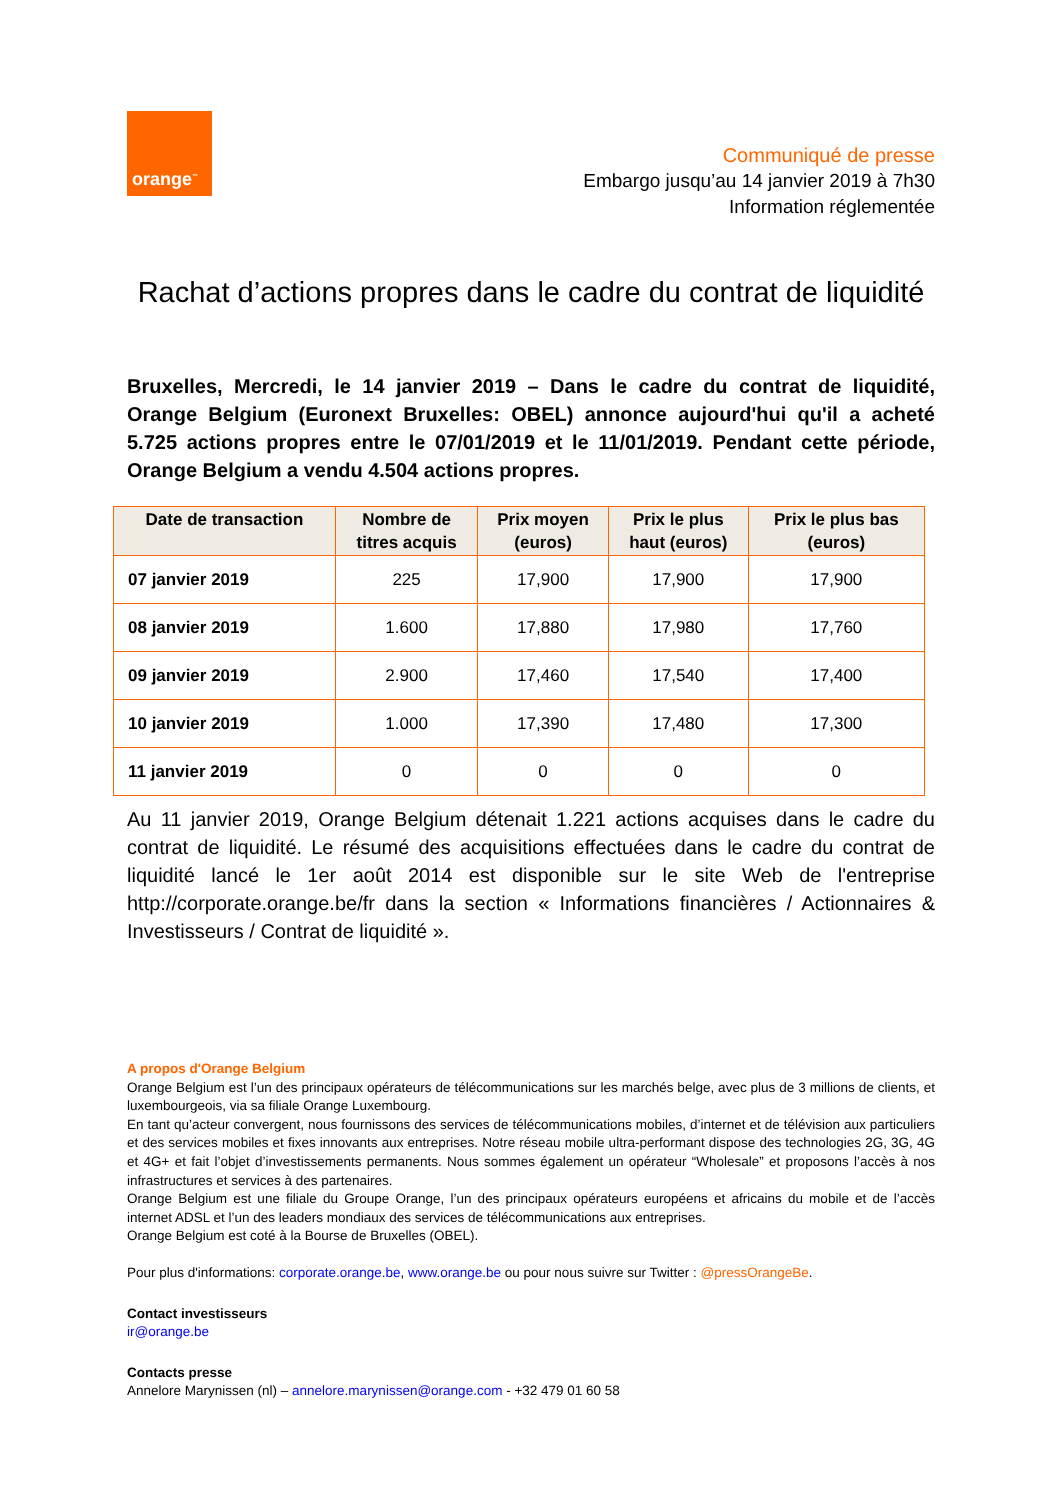orange<sup>™</sup>
Communiqué de presse
Embargo jusqu’au 14 janvier 2019 à 7h30
Information réglementée
Rachat d’actions propres dans le cadre du contrat de liquidité
Bruxelles, Mercredi, le 14 janvier 2019 – Dans le cadre du contrat de liquidité, Orange Belgium (Euronext Bruxelles: OBEL) annonce aujourd'hui qu'il a acheté 5.725 actions propres entre le 07/01/2019 et le 11/01/2019. Pendant cette période, Orange Belgium a vendu 4.504 actions propres.
| Date de transaction | Nombre de titres acquis | Prix moyen (euros) | Prix le plus haut (euros) | Prix le plus bas (euros) |
| --- | --- | --- | --- | --- |
| 07 janvier 2019 | 225 | 17,900 | 17,900 | 17,900 |
| 08 janvier 2019 | 1.600 | 17,880 | 17,980 | 17,760 |
| 09 janvier 2019 | 2.900 | 17,460 | 17,540 | 17,400 |
| 10 janvier 2019 | 1.000 | 17,390 | 17,480 | 17,300 |
| 11 janvier 2019 | 0 | 0 | 0 | 0 |
Au 11 janvier 2019, Orange Belgium détenait 1.221 actions acquises dans le cadre du contrat de liquidité. Le résumé des acquisitions effectuées dans le cadre du contrat de liquidité lancé le 1er août 2014 est disponible sur le site Web de l'entreprise http://corporate.orange.be/fr dans la section « Informations financières / Actionnaires & Investisseurs / Contrat de liquidité ».
A propos d'Orange Belgium
Orange Belgium est l’un des principaux opérateurs de télécommunications sur les marchés belge, avec plus de 3 millions de clients, et luxembourgeois, via sa filiale Orange Luxembourg.
En tant qu’acteur convergent, nous fournissons des services de télécommunications mobiles, d’internet et de télévision aux particuliers et des services mobiles et fixes innovants aux entreprises. Notre réseau mobile ultra-performant dispose des technologies 2G, 3G, 4G et 4G+ et fait l’objet d’investissements permanents. Nous sommes également un opérateur “Wholesale” et proposons l’accès à nos infrastructures et services à des partenaires.
Orange Belgium est une filiale du Groupe Orange, l’un des principaux opérateurs européens et africains du mobile et de l’accès internet ADSL et l’un des leaders mondiaux des services de télécommunications aux entreprises.
Orange Belgium est coté à la Bourse de Bruxelles (OBEL).
Pour plus d'informations: corporate.orange.be, www.orange.be ou pour nous suivre sur Twitter : @pressOrangeBe.
Contact investisseurs
ir@orange.be
Contacts presse
Annelore Marynissen (nl) – annelore.marynissen@orange.com - +32 479 01 60 58